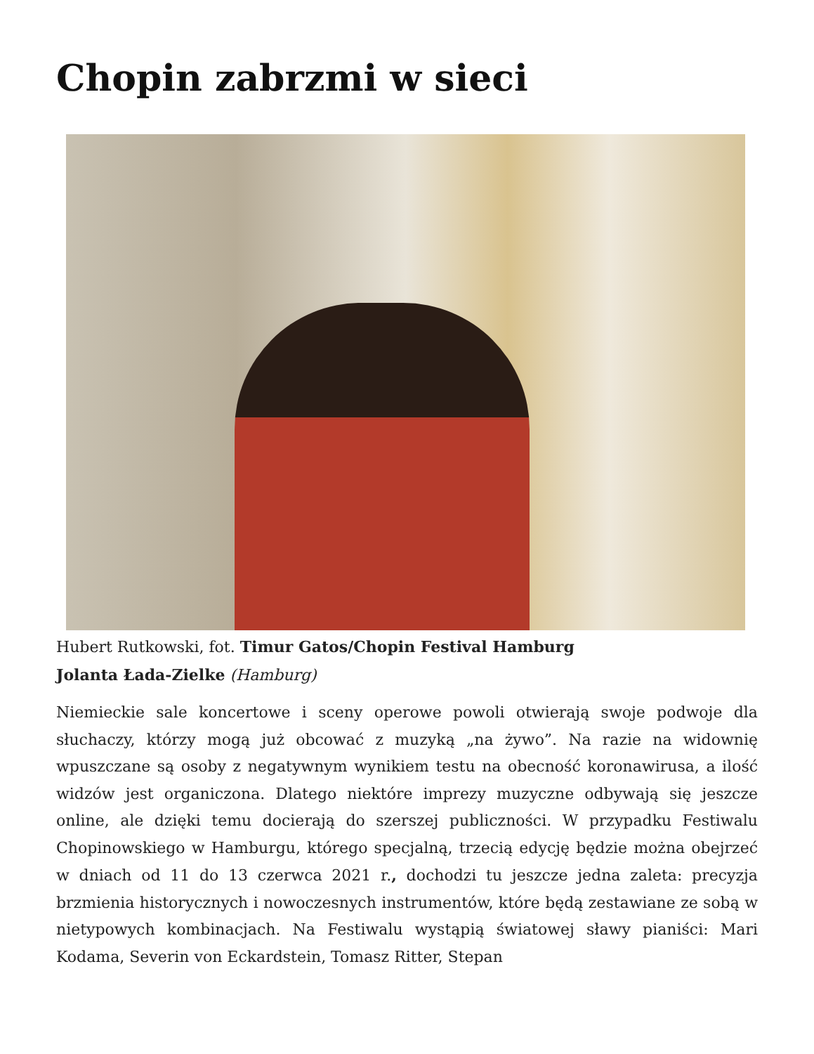Chopin zabrzmi w sieci
Hubert Rutkowski, fot. Timur Gatos/Chopin Festival Hamburg
Jolanta Łada-Zielke (Hamburg)
Niemieckie sale koncertowe i sceny operowe powoli otwierają swoje podwoje dla słuchaczy, którzy mogą już obcować z muzyką „na żywo”. Na razie na widownię wpuszczane są osoby z negatywnym wynikiem testu na obecność koronawirusa, a ilość widzów jest organiczona. Dlatego niektóre imprezy muzyczne odbywają się jeszcze online, ale dzięki temu docierają do szerszej publiczności. W przypadku Festiwalu Chopinowskiego w Hamburgu, którego specjalną, trzecią edycję będzie można obejrzeć w dniach od 11 do 13 czerwca 2021 r., dochodzi tu jeszcze jedna zaleta: precyzja brzmienia historycznych i nowoczesnych instrumentów, które będą zestawiane ze sobą w nietypowych kombinacjach. Na Festiwalu wystąpią światowej sławy pianiści: Mari Kodama, Severin von Eckardstein, Tomasz Ritter, Stepan